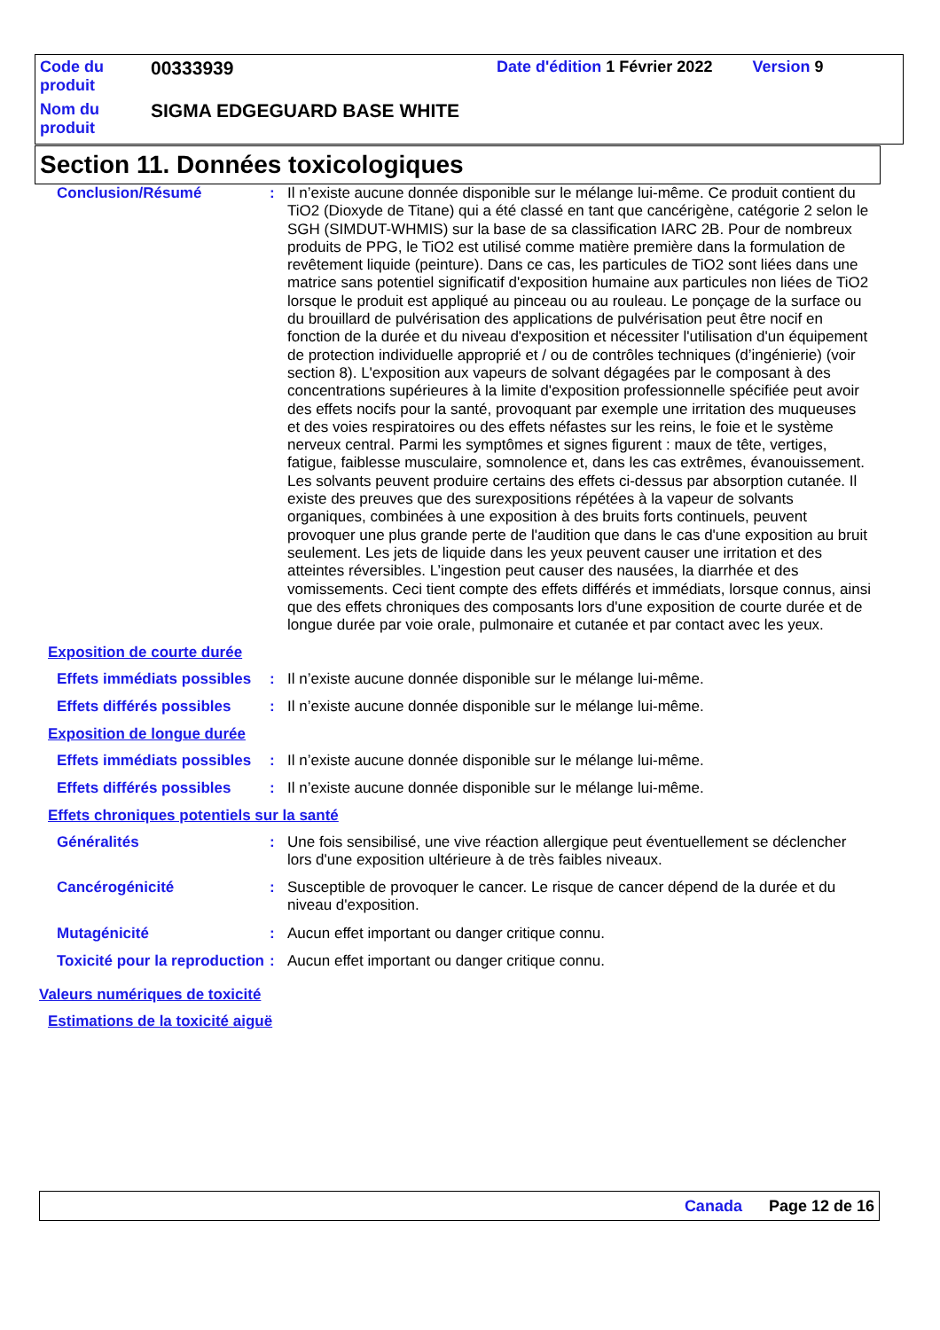| Code du produit | 00333939 | Date d'édition 1 Février 2022 | Version 9 |
| Nom du produit | SIGMA EDGEGUARD BASE WHITE | | |
Section 11. Données toxicologiques
Conclusion/Résumé : Il n’existe aucune donnée disponible sur le mélange lui-même. Ce produit contient du TiO2 (Dioxyde de Titane) qui a été classé en tant que cancérigène, catégorie 2 selon le SGH (SIMDUT-WHMIS) sur la base de sa classification IARC 2B. Pour de nombreux produits de PPG, le TiO2 est utilisé comme matière première dans la formulation de revêtement liquide (peinture). Dans ce cas, les particules de TiO2 sont liées dans une matrice sans potentiel significatif d'exposition humaine aux particules non liées de TiO2 lorsque le produit est appliqué au pinceau ou au rouleau. Le ponçage de la surface ou du brouillard de pulvérisation des applications de pulvérisation peut être nocif en fonction de la durée et du niveau d'exposition et nécessiter l'utilisation d'un équipement de protection individuelle approprié et / ou de contrôles techniques (d’ingénierie) (voir section 8). L'exposition aux vapeurs de solvant dégagées par le composant à des concentrations supérieures à la limite d'exposition professionnelle spécifiée peut avoir des effets nocifs pour la santé, provoquant par exemple une irritation des muqueuses et des voies respiratoires ou des effets néfastes sur les reins, le foie et le système nerveux central. Parmi les symptômes et signes figurent : maux de tête, vertiges, fatigue, faiblesse musculaire, somnolence et, dans les cas extrêmes, évanouissement. Les solvants peuvent produire certains des effets ci-dessus par absorption cutanée. Il existe des preuves que des surexpositions répétées à la vapeur de solvants organiques, combinées à une exposition à des bruits forts continuels, peuvent provoquer une plus grande perte de l'audition que dans le cas d'une exposition au bruit seulement. Les jets de liquide dans les yeux peuvent causer une irritation et des atteintes réversibles. L’ingestion peut causer des nausées, la diarrhée et des vomissements. Ceci tient compte des effets différés et immédiats, lorsque connus, ainsi que des effets chroniques des composants lors d'une exposition de courte durée et de longue durée par voie orale, pulmonaire et cutanée et par contact avec les yeux.
Exposition de courte durée
Effets immédiats possibles
: Il n’existe aucune donnée disponible sur le mélange lui-même.
Effets différés possibles
: Il n’existe aucune donnée disponible sur le mélange lui-même.
Exposition de longue durée
Effets immédiats possibles
: Il n’existe aucune donnée disponible sur le mélange lui-même.
Effets différés possibles
: Il n’existe aucune donnée disponible sur le mélange lui-même.
Effets chroniques potentiels sur la santé
Généralités : Une fois sensibilisé, une vive réaction allergique peut éventuellement se déclencher lors d'une exposition ultérieure à de très faibles niveaux.
Cancérogénicité : Susceptible de provoquer le cancer. Le risque de cancer dépend de la durée et du niveau d'exposition.
Mutagénicité : Aucun effet important ou danger critique connu.
Toxicité pour la reproduction
: Aucun effet important ou danger critique connu.
Valeurs numériques de toxicité
Estimations de la toxicité aiguë
Canada Page 12 de 16